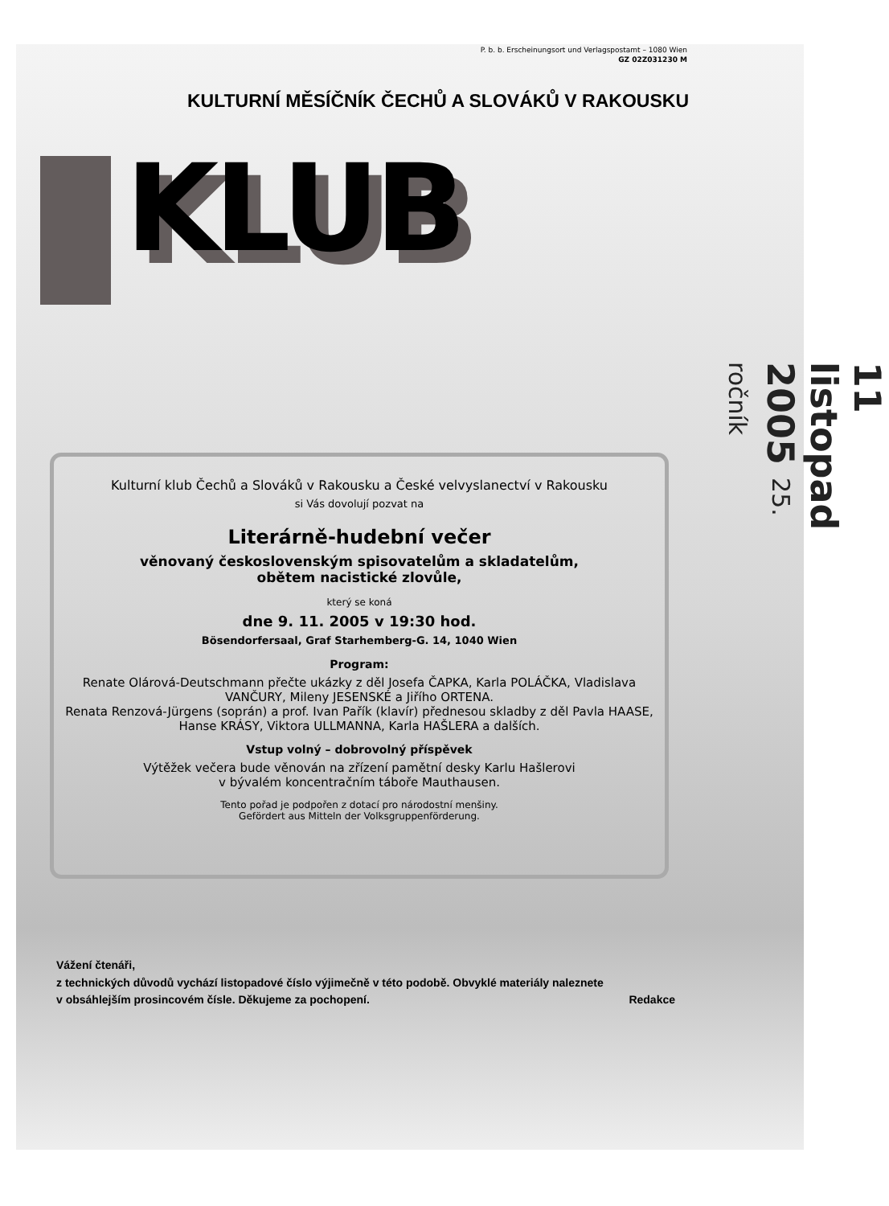P. b. b. Erscheinungsort und Verlagspostamt – 1080 Wien
GZ 02Z031230 M
KULTURNÍ MĚSÍČNÍK ČECHŮ A SLOVÁKŮ V RAKOUSKU
KLUB
11 listopad 2005 25. ročník
Kulturní klub Čechů a Slováků v Rakousku a České velvyslanectví v Rakousku
si Vás dovolují pozvat na
Literárně-hudební večer
věnovaný československým spisovatelům a skladatelům,
obětem nacistické zlovůle,
který se koná
dne 9. 11. 2005 v 19:30 hod.
Bösendorfersaal, Graf Starhemberg-G. 14, 1040 Wien
Program:
Renate Olárová-Deutschmann přečte ukázky z děl Josefa ČAPKA, Karla POLÁČKA, Vladislava VANČURY, Mileny JESENSKÉ a Jiřího ORTENA.
Renata Renzová-Jürgens (soprán) a prof. Ivan Pařík (klavír) přednesou skladby z děl Pavla HAASE, Hanse KRÁSY, Viktora ULLMANNA, Karla HAŠLERA a dalších.
Vstup volný – dobrovolný příspěvek
Výtěžek večera bude věnován na zřízení pamětní desky Karlu Hašlerovi
v bývalém koncentračním táboře Mauthausen.
Tento pořad je podpořen z dotací pro národostní menšiny.
Gefördert aus Mitteln der Volksgruppenförderung.
Vážení čtenáři,
z technických důvodů vychází listopadové číslo výjimečně v této podobě. Obvyklé materiály naleznete
v obsáhlejším prosincovém čísle. Děkujeme za pochopení. Redakce